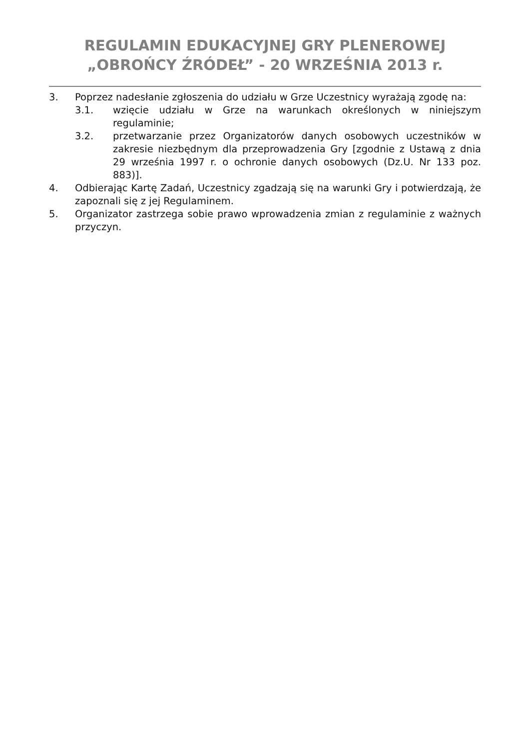REGULAMIN EDUKACYJNEJ GRY PLENEROWEJ
„OBROŃCY ŹRÓDEŁ” - 20 WRZEŚNIA 2013 r.
3. Poprzez nadesłanie zgłoszenia do udziału w Grze Uczestnicy wyrażają zgodę na:
3.1. wzięcie udziału w Grze na warunkach określonych w niniejszym regulaminie;
3.2. przetwarzanie przez Organizatorów danych osobowych uczestników w zakresie niezbędnym dla przeprowadzenia Gry [zgodnie z Ustawą z dnia 29 września 1997 r. o ochronie danych osobowych (Dz.U. Nr 133 poz. 883)].
4. Odbierając Kartę Zadań, Uczestnicy zgadzają się na warunki Gry i potwierdzają, że zapoznali się z jej Regulaminem.
5. Organizator zastrzega sobie prawo wprowadzenia zmian z regulaminie z ważnych przyczyn.